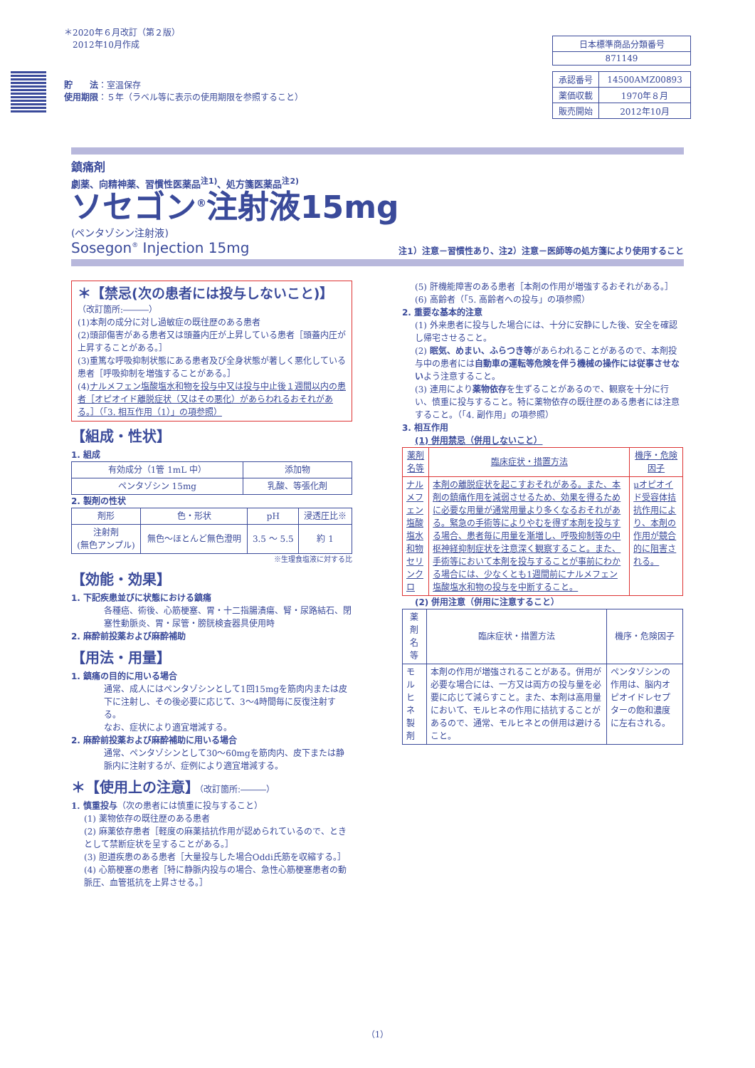＊2020年６月改訂（第２版）
　2012年10月作成
貯　　法：室温保存
使用期限：５年（ラベル等に表示の使用期限を参照すること）
| 日本標準商品分類番号 |
| 871149 |
| 承認番号 | 14500AMZ00893 |
| 薬価収載 | 1970年８月 |
| 販売開始 | 2012年10月 |
鎮痛剤
劇薬、向精神薬、習慣性医薬品<sup>注1)</sup>、処方箋医薬品<sup>注2)</sup>
ソセゴン<sup>®</sup>注射液15mg
(ペンタゾシン注射液)
Sosegon<sup>®</sup> Injection 15mg 注1）注意－習慣性あり、注2）注意－医師等の処方箋により使用すること
＊【禁忌(次の患者には投与しないこと)】
（改訂箇所:―――）
(1)本剤の成分に対し過敏症の既往歴のある患者
(2)頭部傷害がある患者又は頭蓋内圧が上昇している患者［頭蓋内圧が上昇することがある。］
(3)重篤な呼吸抑制状態にある患者及び全身状態が著しく悪化している患者［呼吸抑制を増強することがある。］
(4)ナルメフェン塩酸塩水和物を投与中又は投与中止後１週間以内の患者［オピオイド離脱症状（又はその悪化）があらわれるおそれがある。］（「3. 相互作用（1）」の項参照）
【組成・性状】
1. 組成
| 有効成分（1管 1mL 中） | 添加物 |
| --- | --- |
| ペンタゾシン 15mg | 乳酸、等張化剤 |
2. 製剤の性状
| 剤形 | 色・形状 | pH | 浸透圧比※ |
| --- | --- | --- | --- |
| 注射剤 (無色アンプル) | 無色～ほとんど無色澄明 | 3.5 ～ 5.5 | 約 1 |
※生理食塩液に対する比
【効能・効果】
1. 下記疾患並びに状態における鎮痛
各種癌、術後、心筋梗塞、胃・十二指腸潰瘍、腎・尿路結石、閉塞性動脈炎、胃・尿管・膀胱検査器具使用時
2. 麻酔前投薬および麻酔補助
【用法・用量】
1. 鎮痛の目的に用いる場合
通常、成人にはペンタゾシンとして1回15mgを筋肉内または皮下に注射し、その後必要に応じて、3～4時間毎に反復注射する。
なお、症状により適宜増減する。
2. 麻酔前投薬および麻酔補助に用いる場合
通常、ペンタゾシンとして30～60mgを筋肉内、皮下または静脈内に注射するが、症例により適宜増減する。
＊【使用上の注意】（改訂箇所:―――）
1. 慎重投与（次の患者には慎重に投与すること）
(1) 薬物依存の既往歴のある患者
(2) 麻薬依存患者［軽度の麻薬拮抗作用が認められているので、ときとして禁断症状を呈することがある。］
(3) 胆道疾患のある患者［大量投与した場合Oddi氏筋を収縮する。］
(4) 心筋梗塞の患者［特に静脈内投与の場合、急性心筋梗塞患者の動脈圧、血管抵抗を上昇させる。］
(5) 肝機能障害のある患者［本剤の作用が増強するおそれがある。］
(6) 高齢者（「5. 高齢者への投与」の項参照）
2. 重要な基本的注意
(1) 外来患者に投与した場合には、十分に安静にした後、安全を確認し帰宅させること。
(2) 眠気、めまい、ふらつき等があらわれることがあるので、本剤投与中の患者には自動車の運転等危険を伴う機械の操作には従事させないよう注意すること。
(3) 連用により薬物依存を生ずることがあるので、観察を十分に行い、慎重に投与すること。特に薬物依存の既往歴のある患者には注意すること。（「4. 副作用」の項参照）
3. 相互作用
(1) 併用禁忌（併用しないこと）
| 薬剤名等 | 臨床症状・措置方法 | 機序・危険因子 |
| --- | --- | --- |
| ナルメフェン塩酸塩水和物 セリンクロ | 本剤の離脱症状を起こすおそれがある。また、本剤の鎮痛作用を減弱させるため、効果を得るために必要な用量が通常用量より多くなるおそれがある。緊急の手術等によりやむを得ず本剤を投与する場合、患者毎に用量を漸増し、呼吸抑制等の中枢神経抑制症状を注意深く観察すること。また、手術等において本剤を投与することが事前にわかる場合には、少なくとも1週間前にナルメフェン塩酸塩水和物の投与を中断すること。 | μオピオイド受容体拮抗作用により、本剤の作用が競合的に阻害される。 |
(2) 併用注意（併用に注意すること）
| 薬剤名等 | 臨床症状・措置方法 | 機序・危険因子 |
| --- | --- | --- |
| モルヒネ製剤 | 本剤の作用が増強されることがある。併用が必要な場合には、一方又は両方の投与量を必要に応じて減らすこと。また、本剤は高用量において、モルヒネの作用に拮抗することがあるので、通常、モルヒネとの併用は避けること。 | ペンタゾシンの作用は、脳内オピオイドレセプターの飽和濃度に左右される。 |
（1）